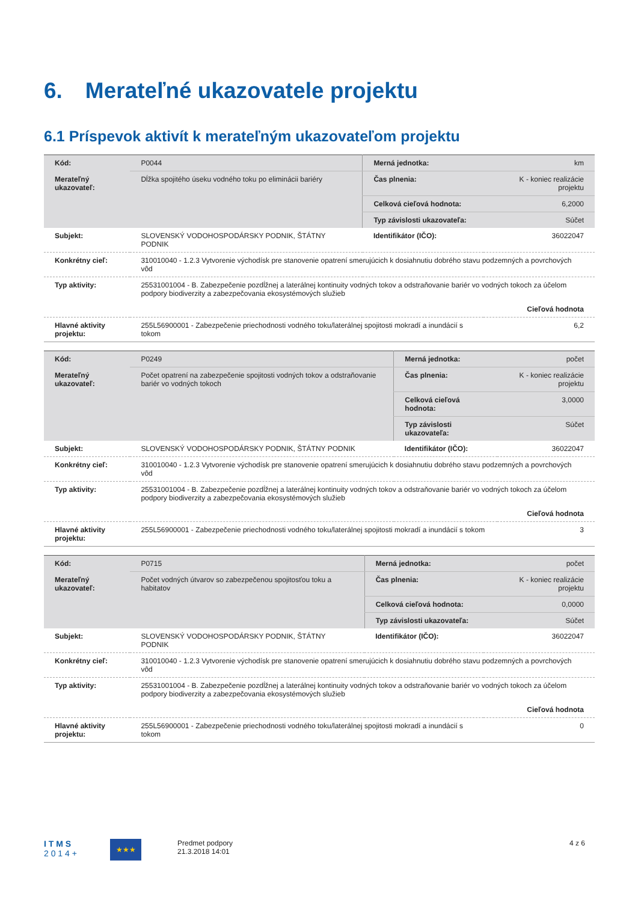6. Merateľné ukazovatele projektu
6.1 Príspevok aktivít k merateľným ukazovateľom projektu
| Kód: | P0044 | Merná jednotka: | km |
| Merateľný ukazovateľ: | Dĺžka spojitého úseku vodného toku po eliminácii bariéry | Čas plnenia: | K - koniec realizácie projektu |
| | | Celková cieľová hodnota: | 6,2000 |
| | | Typ závislosti ukazovateľa: | Súčet |
| Subjekt: | SLOVENSKÝ VODOHOSPODÁRSKY PODNIK, ŠTÁTNY PODNIK | Identifikátor (IČO): | 36022047 |
| Konkrétny cieľ: | 310010040 - 1.2.3 Vytvorenie východísk pre stanovenie opatrení smerujúcich k dosiahnutiu dobrého stavu podzemných a povrchových vôd | | |
| Typ aktivity: | 25531001004 - B. Zabezpečenie pozdĺžnej a laterálnej kontinuity vodných tokov a odstraňovanie bariér vo vodných tokoch za účelom podpory biodiverzity a zabezpečovania ekosystémových služieb | | |
| | Cieľová hodnota | | |
| Hlavné aktivity projektu: | 255L56900001 - Zabezpečenie priechodnosti vodného toku/laterálnej spojitosti mokradí a inundácií s tokom | | 6,2 |
| Kód: | P0249 | Merná jednotka: | počet |
| Merateľný ukazovateľ: | Počet opatrení na zabezpečenie spojitosti vodných tokov a odstraňovanie bariér vo vodných tokoch | Čas plnenia: | K - koniec realizácie projektu |
| | | Celková cieľová hodnota: | 3,0000 |
| | | Typ závislosti ukazovateľa: | Súčet |
| Subjekt: | SLOVENSKÝ VODOHOSPODÁRSKY PODNIK, ŠTÁTNY PODNIK | Identifikátor (IČO): | 36022047 |
| Konkrétny cieľ: | 310010040 - 1.2.3 Vytvorenie východísk pre stanovenie opatrení smerujúcich k dosiahnutiu dobrého stavu podzemných a povrchových vôd | | |
| Typ aktivity: | 25531001004 - B. Zabezpečenie pozdĺžnej a laterálnej kontinuity vodných tokov a odstraňovanie bariér vo vodných tokoch za účelom podpory biodiverzity a zabezpečovania ekosystémových služieb | | |
| | Cieľová hodnota | | |
| Hlavné aktivity projektu: | 255L56900001 - Zabezpečenie priechodnosti vodného toku/laterálnej spojitosti mokradí a inundácií s tokom | | 3 |
| Kód: | P0715 | Merná jednotka: | počet |
| Merateľný ukazovateľ: | Počet vodných útvarov so zabezpečenou spojitosťou toku a habitatov | Čas plnenia: | K - koniec realizácie projektu |
| | | Celková cieľová hodnota: | 0,0000 |
| | | Typ závislosti ukazovateľa: | Súčet |
| Subjekt: | SLOVENSKÝ VODOHOSPODÁRSKY PODNIK, ŠTÁTNY PODNIK | Identifikátor (IČO): | 36022047 |
| Konkrétny cieľ: | 310010040 - 1.2.3 Vytvorenie východísk pre stanovenie opatrení smerujúcich k dosiahnutiu dobrého stavu podzemných a povrchových vôd | | |
| Typ aktivity: | 25531001004 - B. Zabezpečenie pozdĺžnej a laterálnej kontinuity vodných tokov a odstraňovanie bariér vo vodných tokoch za účelom podpory biodiverzity a zabezpečovania ekosystémových služieb | | |
| | Cieľová hodnota | | |
| Hlavné aktivity projektu: | 255L56900001 - Zabezpečenie priechodnosti vodného toku/laterálnej spojitosti mokradí a inundácií s tokom | | 0 |
I T M S
2 0 1 4 +
★★★
Predmet podpory
21.3.2018 14:01
4 z 6